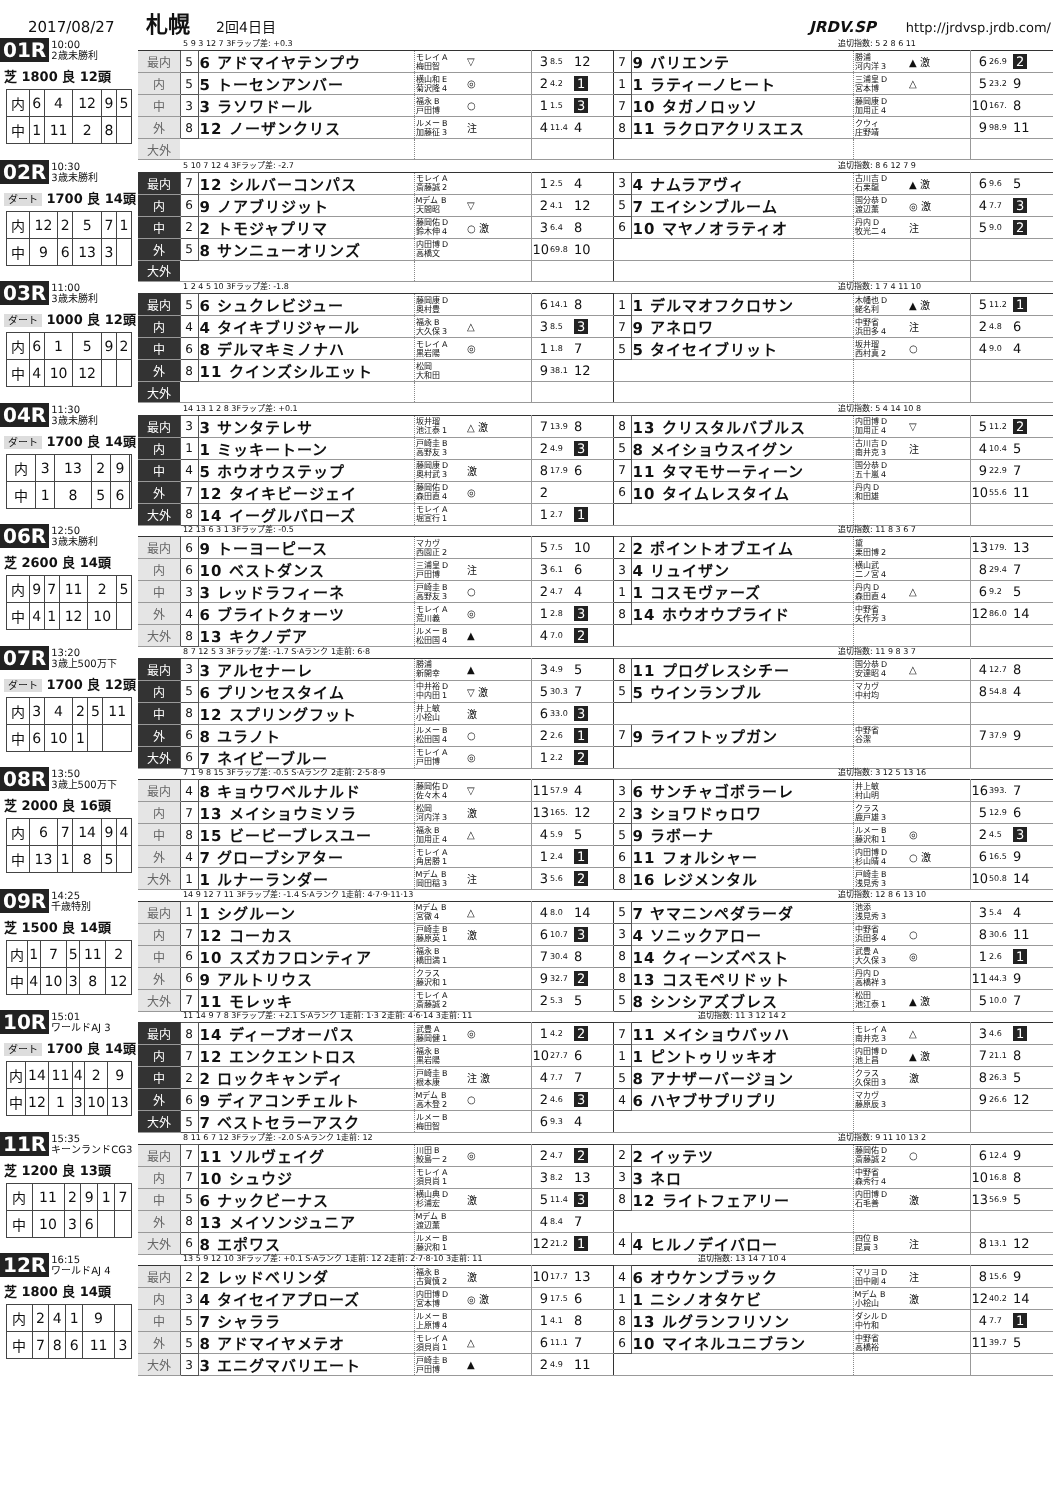2017/08/27 札幌 2回4日目 JRDV.SP http://jrdvsp.jrdb.com/
01R 10:00
2歳未勝利
芝 1800 良 12頭
| 内 | 6 | 4 | 12 | 9 | 5 |
| 中 | 1 | 11 | 2 | 8 | |
5 9 3 12 7 3Fラップ差: +0.3 追切指数: 5 2 8 6 11
| 最内 | 5 | 6 アドマイヤテンプウ | モレイ A 梅田智 | ▽ | 3 | 8.5 | 12 | 7 | 9 バリエンテ | 勝浦 河内洋 3 | ▲ 激 | 6 | 26.9 | 2 |
| 内 | 5 | 5 トーセンアンバー | 横山和 E 菊沢隆 4 | ◎ | 2 | 4.2 | 1 | 1 | 1 ラティーノヒート | 三浦皇 D 宮本博 | △ | 5 | 23.2 | 9 |
| 中 | 3 | 3 ラソワドール | 福永 B 戸田博 | ○ | 1 | 1.5 | 3 | 7 | 10 タガノロッソ | 藤岡康 D 加用正 4 | | 10 | 167. | 8 |
| 外 | 8 | 12 ノーザンクリス | ルメー B 加藤征 3 | 注 | 4 | 11.4 | 4 | 8 | 11 ラクロアクリスエス | クウィ 庄野靖 | | 9 | 98.9 | 11 |
| 大外 | | | | | | | | | | | | | | |
02R 10:30
3歳未勝利
ダート 1700 良 14頭
| 内 | 12 | 2 | 5 | 7 | 1 |
| 中 | 9 | 6 | 13 | 3 | |
5 10 7 12 4 3Fラップ差: -2.7 追切指数: 8 6 12 7 9
| 最内 | 7 | 12 シルバーコンパス | モレイ A 斎藤誠 2 | | 1 | 2.5 | 4 | 3 | 4 ナムラアヴィ | 古川吉 D 石栗龍 | ▲ 激 | 6 | 9.6 | 5 |
| 内 | 6 | 9 ノアブリジット | Mデム B 天間昭 | ▽ | 2 | 4.1 | 12 | 5 | 7 エイシンブルーム | 国分恭 D 渡辺薫 | ◎ 激 | 4 | 7.7 | 3 |
| 中 | 2 | 2 トモジャプリマ | 藤岡佑 D 鈴木伸 4 | ○ 激 | 3 | 6.4 | 8 | 6 | 10 マヤノオラティオ | 丹内 D 牧光二 4 | 注 | 5 | 9.0 | 2 |
| 外 | 5 | 8 サンニューオリンズ | 内田博 D 高橋文 | | 10 | 69.8 | 10 | | | | | | | |
| 大外 | | | | | | | | | | | | | | |
03R 11:00
3歳未勝利
ダート 1000 良 12頭
| 内 | 6 | 1 | 5 | 9 | 2 |
| 中 | 4 | 10 | 12 | | |
1 2 4 5 10 3Fラップ差: -1.8 追切指数: 1 7 4 11 10
| 最内 | 5 | 6 シュクレビジュー | 藤岡康 D 奥村豊 | | 6 | 14.1 | 8 | 1 | 1 デルマオフクロサン | 木幡也 D 蛯名利 | ▲ 激 | 5 | 11.2 | 1 |
| 内 | 4 | 4 タイキブリジャール | 福永 B 大久保 3 | △ | 3 | 8.5 | 3 | 7 | 9 アネロワ | 中野省 浜田多 4 | 注 | 2 | 4.8 | 6 |
| 中 | 6 | 8 デルマキミノナハ | モレイ A 黒岩陽 | ◎ | 1 | 1.8 | 7 | 5 | 5 タイセイブリット | 坂井瑠 西村真 2 | ○ | 4 | 9.0 | 4 |
| 外 | 8 | 11 クインズシルエット | 松岡 大和田 | | 9 | 38.1 | 12 | | | | | | | |
| 大外 | | | | | | | | | | | | | | |
04R 11:30
3歳未勝利
ダート 1700 良 14頭
| 内 | 3 | 13 | 2 | 9 | |
| 中 | 1 | 8 | 5 | 6 | |
14 13 1 2 8 3Fラップ差: +0.1 追切指数: 5 4 14 10 8
| 最内 | 3 | 3 サンタテレサ | 坂井瑠 池江泰 1 | △ 激 | 7 | 13.9 | 8 | 8 | 13 クリスタルバブルス | 内田博 D 加用正 4 | ▽ | 5 | 11.2 | 2 |
| 内 | 1 | 1 ミッキートーン | 戸崎圭 B 高野友 3 | | 2 | 4.9 | 3 | 5 | 8 メイショウスイグン | 古川吉 D 南井克 3 | 注 | 4 | 10.4 | 5 |
| 中 | 4 | 5 ホウオウステップ | 藤岡康 D 奥村武 3 | 激 | 8 | 17.9 | 6 | 7 | 11 タマモサーティーン | 国分恭 D 五十嵐 4 | | 9 | 22.9 | 7 |
| 外 | 7 | 12 タイキビージェイ | 藤岡佑 D 森田直 4 | ◎ | 2 | | | 6 | 10 タイムレスタイム | 丹内 D 和田雄 | | 10 | 55.6 | 11 |
| 大外 | 8 | 14 イーグルバローズ | モレイ A 堀宣行 1 | | 1 | 2.7 | 1 | | | | | | | |
06R 12:50
3歳未勝利
芝 2600 良 14頭
| 内 | 9 | 7 | 11 | 2 | 5 |
| 中 | 4 | 1 | 12 | 10 | |
12 13 6 3 1 3Fラップ差: -0.5 追切指数: 11 8 3 6 7
| 最内 | 6 | 9 トーヨーピース | マカヴ 西園正 2 | | 5 | 7.5 | 10 | 2 | 2 ポイントオブエイム | 黛 栗田博 2 | | 13 | 179. | 13 |
| 内 | 6 | 10 ベストダンス | 三浦皇 D 戸田博 | 注 | 3 | 6.1 | 6 | 3 | 4 リュイザン | 横山武 二ノ宮 4 | | 8 | 29.4 | 7 |
| 中 | 3 | 3 レッドラフィーネ | 戸崎圭 B 高野友 3 | ○ | 2 | 4.7 | 4 | 1 | 1 コスモヴァーズ | 丹内 D 森田直 4 | △ | 6 | 9.2 | 5 |
| 外 | 4 | 6 ブライトクォーツ | モレイ A 荒川義 | ◎ | 1 | 2.8 | 3 | 8 | 14 ホウオウプライド | 中野省 矢作芳 3 | | 12 | 86.0 | 14 |
| 大外 | 8 | 13 キクノデア | ルメー B 松田国 4 | ▲ | 4 | 7.0 | 2 | | | | | | | |
07R 13:20
3歳上500万下
ダート 1700 良 12頭
| 内 | 3 | 4 | 2 | 5 | 11 |
| 中 | 6 | 10 | 1 | | |
8 7 12 5 3 3Fラップ差: -1.7 S·Aランク 1走前: 6·8 追切指数: 11 9 8 3 7
| 最内 | 3 | 3 アルセナーレ | 勝浦 新開幸 | ▲ | 3 | 4.9 | 5 | 8 | 11 プログレスシチー | 国分恭 D 安達昭 4 | △ | 4 | 12.7 | 8 |
| 内 | 5 | 6 プリンセスタイム | 中井裕 D 中内田 1 | ▽ 激 | 5 | 30.3 | 7 | 5 | 5 ウインランブル | マカヴ 中村均 | | 8 | 54.8 | 4 |
| 中 | 8 | 12 スプリングフット | 井上敏 小桧山 | 激 | 6 | 33.0 | 3 | | | | | | | |
| 外 | 6 | 8 ユラノト | ルメー B 松田国 4 | ○ | 2 | 2.6 | 1 | 7 | 9 ライフトップガン | 中野省 谷潔 | | 7 | 37.9 | 9 |
| 大外 | 6 | 7 ネイビーブルー | モレイ A 戸田博 | ◎ | 1 | 2.2 | 2 | | | | | | | |
08R 13:50
3歳上500万下
芝 2000 良 16頭
| 内 | 6 | 7 | 14 | 9 | 4 |
| 中 | 13 | 1 | 8 | 5 | |
7 1 9 8 15 3Fラップ差: -0.5 S·Aランク 2走前: 2·5·8·9 追切指数: 3 12 5 13 16
| 最内 | 4 | 8 キョウワベルナルド | 藤岡佑 D 佐々木 4 | ▽ | 11 | 57.9 | 4 | 3 | 6 サンチャゴボラーレ | 井上敏 村山明 | | 16 | 393. | 7 |
| 内 | 7 | 13 メイショウミソラ | 松岡 河内洋 3 | 激 | 13 | 165. | 12 | 2 | 3 ショワドゥロワ | クラス 鹿戸雄 3 | | 5 | 12.9 | 6 |
| 中 | 8 | 15 ビービーブレスユー | 福永 B 加用正 4 | △ | 4 | 5.9 | 5 | 5 | 9 ラボーナ | ルメー B 藤沢和 1 | ◎ | 2 | 4.5 | 3 |
| 外 | 4 | 7 グローブシアター | モレイ A 角居勝 1 | | 1 | 2.4 | 1 | 6 | 11 フォルシャー | 内田博 D 杉山晴 4 | ○ 激 | 6 | 16.5 | 9 |
| 大外 | 1 | 1 ルナーランダー | Mデム B 岡田稲 3 | 注 | 3 | 5.6 | 2 | 8 | 16 レジメンタル | 戸崎圭 B 浅見秀 3 | | 10 | 50.8 | 14 |
09R 14:25
千歳特別
芝 1500 良 14頭
| 内 | 1 | 7 | 5 | 11 | 2 |
| 中 | 4 | 10 | 3 | 8 | 12 |
14 9 12 7 11 3Fラップ差: -1.4 S·Aランク 1走前: 4·7·9·11·13 追切指数: 12 8 6 13 10
| 最内 | 1 | 1 シグルーン | Mデム B 宮徹 4 | △ | 4 | 8.0 | 14 | 5 | 7 ヤマニンペダラーダ | 池添 浅見秀 3 | | 3 | 5.4 | 4 |
| 内 | 7 | 12 コーカス | 戸崎圭 B 藤原英 1 | 激 | 6 | 10.7 | 3 | 3 | 4 ソニックアロー | 中野省 浜田多 4 | ○ | 8 | 30.6 | 11 |
| 中 | 6 | 10 スズカフロンティア | 福永 B 橋田満 1 | | 7 | 30.4 | 8 | 8 | 14 クィーンズベスト | 武豊 A 大久保 3 | ◎ | 1 | 2.6 | 1 |
| 外 | 6 | 9 アルトリウス | クラス 藤沢和 1 | | 9 | 32.7 | 2 | 8 | 13 コスモペリドット | 丹内 D 高橋祥 3 | | 11 | 44.3 | 9 |
| 大外 | 7 | 11 モレッキ | モレイ A 斎藤誠 2 | | 2 | 5.3 | 5 | 5 | 8 シンシアズブレス | 松田 池江泰 1 | ▲ 激 | 5 | 10.0 | 7 |
10R 15:01
ワールドAJ 3
ダート 1700 良 14頭
| 内 | 14 | 11 | 4 | 2 | 9 |
| 中 | 12 | 1 | 3 | 10 | 13 |
11 14 9 7 8 3Fラップ差: +2.1 S·Aランク 1走前: 1·3 2走前: 4·6·14 3走前: 11 追切指数: 11 3 12 14 2
| 最内 | 8 | 14 ディープオーパス | 武豊 A 藤岡健 1 | ◎ | 1 | 4.2 | 2 | 7 | 11 メイショウバッハ | モレイ A 南井克 3 | △ | 3 | 4.6 | 1 |
| 内 | 7 | 12 エンクエントロス | 福永 B 黒岩陽 | | 10 | 27.7 | 6 | 1 | 1 ピントゥリッキオ | 内田博 D 池上昌 | ▲ 激 | 7 | 21.1 | 8 |
| 中 | 2 | 2 ロックキャンディ | 戸崎圭 B 根本康 | 注 激 | 4 | 7.7 | 7 | 5 | 8 アナザーバージョン | クラス 久保田 3 | 激 | 8 | 26.3 | 5 |
| 外 | 6 | 9 ディアコンチェルト | Mデム B 高木登 2 | ○ | 2 | 4.6 | 3 | 4 | 6 ハヤブサプリプリ | マカヴ 藤原辰 3 | | 9 | 26.6 | 12 |
| 大外 | 5 | 7 ベストセラーアスク | ルメー B 梅田智 | | 6 | 9.3 | 4 | | | | | | | |
11R 15:35
キーンランドCG3
芝 1200 良 13頭
| 内 | 11 | 2 | 9 | 1 | 7 |
| 中 | 10 | 3 | 6 | | |
8 11 6 7 12 3Fラップ差: -2.0 S·Aランク 1走前: 12 追切指数: 9 11 10 13 2
| 最内 | 7 | 11 ソルヴェイグ | 川田 B 鮫島一 2 | ◎ | 2 | 4.7 | 2 | 2 | 2 イッテツ | 藤岡佑 D 斎藤誠 2 | ○ | 6 | 12.4 | 9 |
| 内 | 7 | 10 シュウジ | モレイ A 須貝尚 1 | | 3 | 8.2 | 13 | 3 | 3 ネロ | 中野省 森秀行 4 | | 10 | 16.8 | 8 |
| 中 | 5 | 6 ナックビーナス | 横山典 D 杉浦宏 | 激 | 5 | 11.4 | 3 | 8 | 12 ライトフェアリー | 内田博 D 石毛善 | 激 | 13 | 56.9 | 5 |
| 外 | 8 | 13 メイソンジュニア | Mデム B 渡辺薫 | | 4 | 8.4 | 7 | | | | | | | |
| 大外 | 6 | 8 エポワス | ルメー B 藤沢和 1 | | 12 | 21.2 | 1 | 4 | 4 ヒルノデイバロー | 四位 B 昆貢 3 | 注 | 8 | 13.1 | 12 |
12R 16:15
ワールドAJ 4
芝 1800 良 14頭
| 内 | 2 | 4 | 1 | 9 | |
| 中 | 7 | 8 | 6 | 11 | 3 |
13 5 9 12 10 3Fラップ差: +0.1 S·Aランク 1走前: 12 2走前: 2·7·8·10 3走前: 11 追切指数: 13 14 7 10 4
| 最内 | 2 | 2 レッドベリンダ | 福永 B 古賀慎 2 | 激 | 10 | 17.7 | 13 | 4 | 6 オウケンブラック | マリヨ D 田中剛 4 | 注 | 8 | 15.6 | 9 |
| 内 | 3 | 4 タイセイアプローズ | 内田博 D 宮本博 | ◎ 激 | 9 | 17.5 | 6 | 1 | 1 ニシノオタケビ | Mデム B 小桧山 | 激 | 12 | 40.2 | 14 |
| 中 | 5 | 7 シャララ | ルメー B 上原博 4 | | 1 | 4.1 | 8 | 8 | 13 ルグランフリソン | ダシル D 中竹和 | | 4 | 7.7 | 1 |
| 外 | 5 | 8 アドマイヤメテオ | モレイ A 須貝尚 1 | △ | 6 | 11.1 | 7 | 6 | 10 マイネルユニブラン | 中野省 高橋裕 | | 11 | 39.7 | 5 |
| 大外 | 3 | 3 エニグマバリエート | 戸崎圭 B 戸田博 | ▲ | 2 | 4.9 | 11 | | | | | | | |